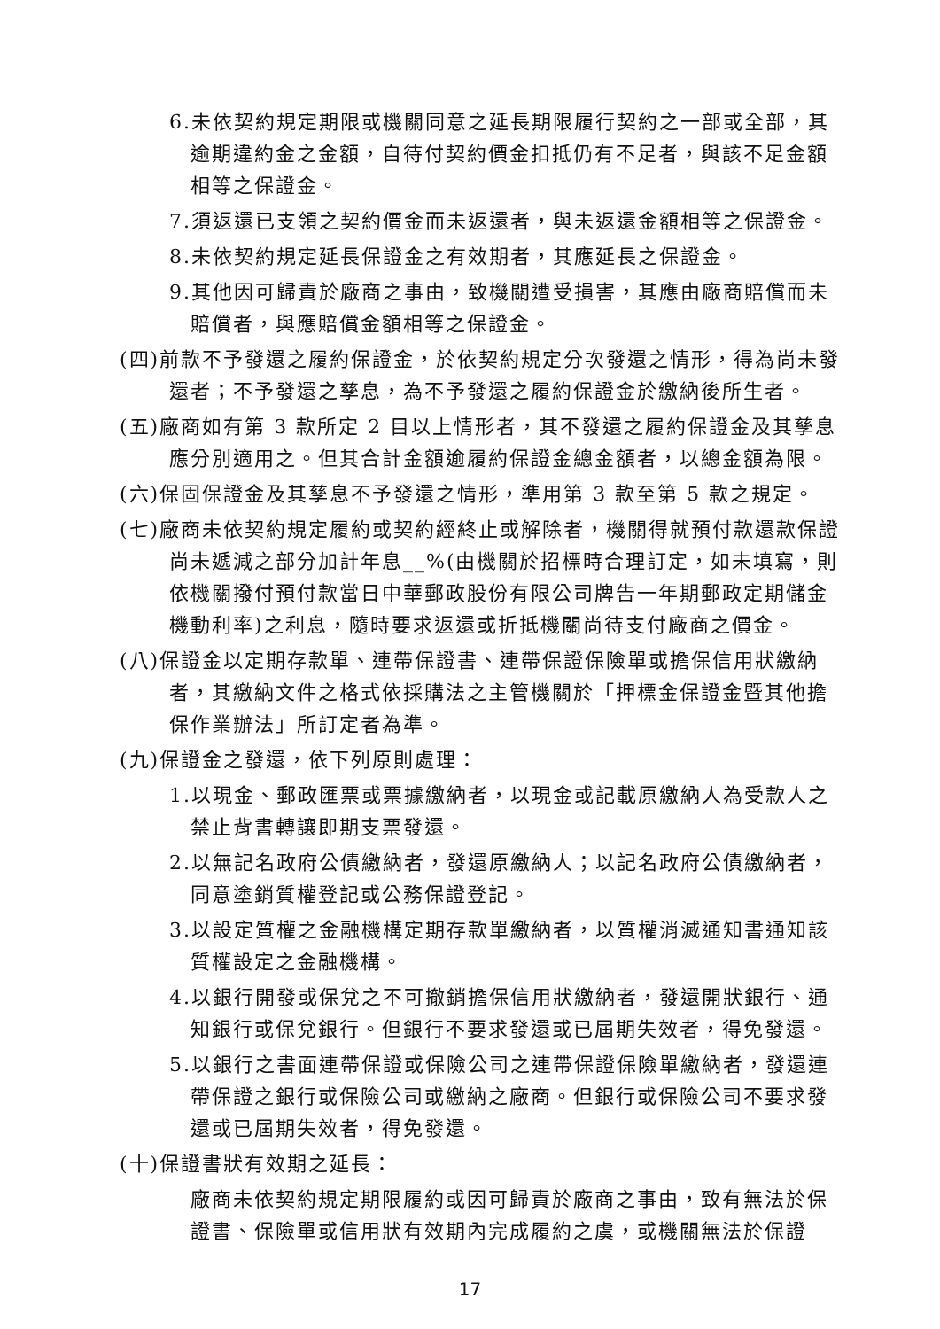6.未依契約規定期限或機關同意之延長期限履行契約之一部或全部，其逾期違約金之金額，自待付契約價金扣抵仍有不足者，與該不足金額相等之保證金。
7.須返還已支領之契約價金而未返還者，與未返還金額相等之保證金。
8.未依契約規定延長保證金之有效期者，其應延長之保證金。
9.其他因可歸責於廠商之事由，致機關遭受損害，其應由廠商賠償而未賠償者，與應賠償金額相等之保證金。
(四)前款不予發還之履約保證金，於依契約規定分次發還之情形，得為尚未發還者；不予發還之孳息，為不予發還之履約保證金於繳納後所生者。
(五)廠商如有第 3 款所定 2 目以上情形者，其不發還之履約保證金及其孳息應分別適用之。但其合計金額逾履約保證金總金額者，以總金額為限。
(六)保固保證金及其孳息不予發還之情形，準用第 3 款至第 5 款之規定。
(七)廠商未依契約規定履約或契約經終止或解除者，機關得就預付款還款保證尚未遞減之部分加計年息__%(由機關於招標時合理訂定，如未填寫，則依機關撥付預付款當日中華郵政股份有限公司牌告一年期郵政定期儲金機動利率)之利息，隨時要求返還或折抵機關尚待支付廠商之價金。
(八)保證金以定期存款單、連帶保證書、連帶保證保險單或擔保信用狀繳納者，其繳納文件之格式依採購法之主管機關於「押標金保證金暨其他擔保作業辦法」所訂定者為準。
(九)保證金之發還，依下列原則處理：
1.以現金、郵政匯票或票據繳納者，以現金或記載原繳納人為受款人之禁止背書轉讓即期支票發還。
2.以無記名政府公債繳納者，發還原繳納人；以記名政府公債繳納者，同意塗銷質權登記或公務保證登記。
3.以設定質權之金融機構定期存款單繳納者，以質權消滅通知書通知該質權設定之金融機構。
4.以銀行開發或保兌之不可撤銷擔保信用狀繳納者，發還開狀銀行、通知銀行或保兌銀行。但銀行不要求發還或已屆期失效者，得免發還。
5.以銀行之書面連帶保證或保險公司之連帶保證保險單繳納者，發還連帶保證之銀行或保險公司或繳納之廠商。但銀行或保險公司不要求發還或已屆期失效者，得免發還。
(十)保證書狀有效期之延長：
廠商未依契約規定期限履約或因可歸責於廠商之事由，致有無法於保證書、保險單或信用狀有效期內完成履約之虞，或機關無法於保證
17